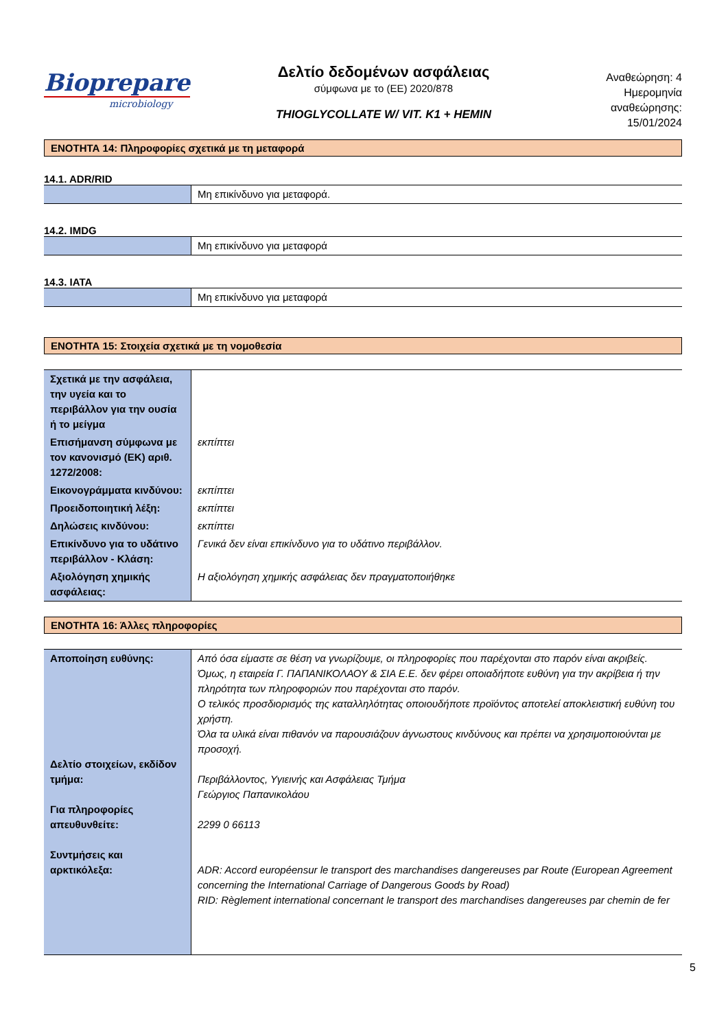Biopreparе
microbiology
Δελτίο δεδομένων ασφάλειας
σύμφωνα με το (ΕΕ) 2020/878
THIOGLYCOLLATE W/ VIT. K1 + HEMIN
Αναθεώρηση: 4
Ημερομηνία
αναθεώρησης:
15/01/2024
ΕΝΟΤΗΤΑ 14: Πληροφορίες σχετικά με τη μεταφορά
14.1. ADR/RID
| | Μη επικίνδυνο για μεταφορά. |
14.2. IMDG
| | Μη επικίνδυνο για μεταφορά |
14.3. IATA
| | Μη επικίνδυνο για μεταφορά |
ΕΝΟΤΗΤΑ 15: Στοιχεία σχετικά με τη νομοθεσία
| Σχετικά με την ασφάλεια, την υγεία και το περιβάλλον για την ουσία ή το μείγμα | |
| Επισήμανση σύμφωνα με τον κανονισμό (ΕΚ) αριθ. 1272/2008: | εκπίπτει |
| Εικονογράμματα κινδύνου: | εκπίπτει |
| Προειδοποιητική λέξη: | εκπίπτει |
| Δηλώσεις κινδύνου: | εκπίπτει |
| Επικίνδυνο για το υδάτινο περιβάλλον - Κλάση: | Γενικά δεν είναι επικίνδυνο για το υδάτινο περιβάλλον. |
| Αξιολόγηση χημικής ασφάλειας: | Η αξιολόγηση χημικής ασφάλειας δεν πραγματοποιήθηκε |
ΕΝΟΤΗΤΑ 16: Άλλες πληροφορίες
| Αποποίηση ευθύνης: Δελτίο στοιχείων, εκδίδον τμήμα: Για πληροφορίες απευθυνθείτε: Συντμήσεις και αρκτικόλεξα: | Από όσα είμαστε σε θέση να γνωρίζουμε, οι πληροφορίες που παρέχονται στο παρόν είναι ακριβείς. Όμως, η εταιρεία Γ. ΠΑΠΑΝΙΚΟΛΑΟΥ & ΣΙΑ Ε.Ε. δεν φέρει οποιαδήποτε ευθύνη για την ακρίβεια ή την πληρότητα των πληροφοριών που παρέχονται στο παρόν. Ο τελικός προσδιορισμός της καταλληλότητας οποιουδήποτε προϊόντος αποτελεί αποκλειστική ευθύνη του χρήστη. Όλα τα υλικά είναι πιθανόν να παρουσιάζουν άγνωστους κινδύνους και πρέπει να χρησιμοποιούνται με προσοχή. Περιβάλλοντος, Υγιεινής και Ασφάλειας Τμήμα Γεώργιος Παπανικολάου 2299 0 66113 ADR: Accord européensur le transport des marchandises dangereuses par Route (European Agreement concerning the International Carriage of Dangerous Goods by Road) RID: Règlement international concernant le transport des marchandises dangereuses par chemin de fer |
5